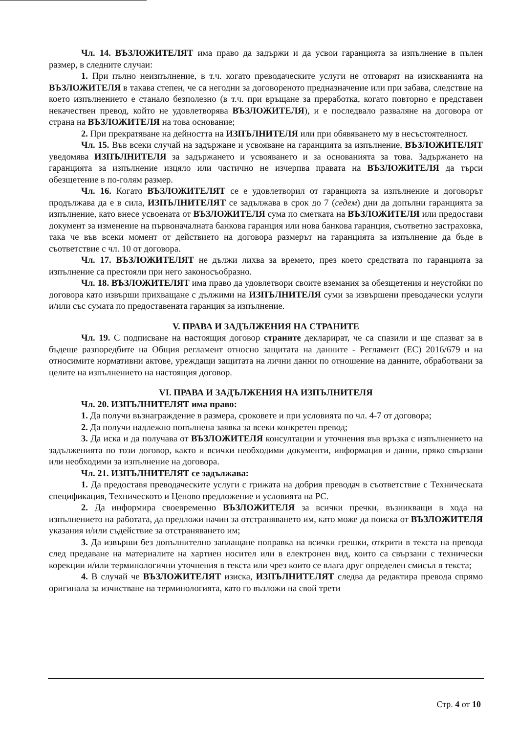Чл. 14. ВЪЗЛОЖИТЕЛЯТ има право да задържи и да усвои гаранцията за изпълнение в пълен размер, в следните случаи:
1. При пълно неизпълнение, в т.ч. когато преводаческите услуги не отговарят на изискванията на ВЪЗЛОЖИТЕЛЯ в такава степен, че са негодни за договореното предназначение или при забава, следствие на което изпълнението е станало безполезно (в т.ч. при връщане за преработка, когато повторно е представен некачествен превод, който не удовлетворява ВЪЗЛОЖИТЕЛЯ), и е последвало разваляне на договора от страна на ВЪЗЛОЖИТЕЛЯ на това основание;
2. При прекратяване на дейността на ИЗПЪЛНИТЕЛЯ или при обявяването му в несъстоятелност.
Чл. 15. Във всеки случай на задържане и усвояване на гаранцията за изпълнение, ВЪЗЛОЖИТЕЛЯТ уведомява ИЗПЪЛНИТЕЛЯ за задържането и усвояването и за основанията за това. Задържането на гаранцията за изпълнение изцяло или частично не изчерпва правата на ВЪЗЛОЖИТЕЛЯ да търси обезщетение в по-голям размер.
Чл. 16. Когато ВЪЗЛОЖИТЕЛЯТ се е удовлетворил от гаранцията за изпълнение и договорът продължава да е в сила, ИЗПЪЛНИТЕЛЯТ се задължава в срок до 7 (седем) дни да допълни гаранцията за изпълнение, като внесе усвоената от ВЪЗЛОЖИТЕЛЯ сума по сметката на ВЪЗЛОЖИТЕЛЯ или предостави документ за изменение на първоначалната банкова гаранция или нова банкова гаранция, съответно застраховка, така че във всеки момент от действието на договора размерът на гаранцията за изпълнение да бъде в съответствие с чл. 10 от договора.
Чл. 17. ВЪЗЛОЖИТЕЛЯТ не дължи лихва за времето, през което средствата по гаранцията за изпълнение са престояли при него законосъобразно.
Чл. 18. ВЪЗЛОЖИТЕЛЯТ има право да удовлетвори своите вземания за обезщетения и неустойки по договора като извърши прихващане с дължими на ИЗПЪЛНИТЕЛЯ суми за извършени преводачески услуги и/или със сумата по предоставената гаранция за изпълнение.
V. ПРАВА И ЗАДЪЛЖЕНИЯ НА СТРАНИТЕ
Чл. 19. С подписване на настоящия договор страните декларират, че са спазили и ще спазват за в бъдеще разпоредбите на Общия регламент относно защитата на данните - Регламент (ЕС) 2016/679 и на относимите нормативни актове, уреждащи защитата на лични данни по отношение на данните, обработвани за целите на изпълнението на настоящия договор.
VI. ПРАВА И ЗАДЪЛЖЕНИЯ НА ИЗПЪЛНИТЕЛЯ
Чл. 20. ИЗПЪЛНИТЕЛЯТ има право:
1. Да получи възнаграждение в размера, сроковете и при условията по чл. 4-7 от договора;
2. Да получи надлежно попълнена заявка за всеки конкретен превод;
3. Да иска и да получава от ВЪЗЛОЖИТЕЛЯ консултации и уточнения във връзка с изпълнението на задълженията по този договор, както и всички необходими документи, информация и данни, пряко свързани или необходими за изпълнение на договора.
Чл. 21. ИЗПЪЛНИТЕЛЯТ се задължава:
1. Да предоставя преводаческите услуги с грижата на добрия преводач в съответствие с Техническата спецификация, Техническото и Ценово предложение и условията на РС.
2. Да информира своевременно ВЪЗЛОЖИТЕЛЯ за всички пречки, възникващи в хода на изпълнението на работата, да предложи начин за отстраняването им, като може да поиска от ВЪЗЛОЖИТЕЛЯ указания и/или съдействие за отстраняването им;
3. Да извърши без допълнително заплащане поправка на всички грешки, открити в текста на превода след предаване на материалите на хартиен носител или в електронен вид, които са свързани с технически корекции и/или терминологични уточнения в текста или чрез които се влага друг определен смисъл в текста;
4. В случай че ВЪЗЛОЖИТЕЛЯТ изиска, ИЗПЪЛНИТЕЛЯТ следва да редактира превода спрямо оригинала за изчистване на терминологията, като го възложи на свой трети
Стр. 4 от 10